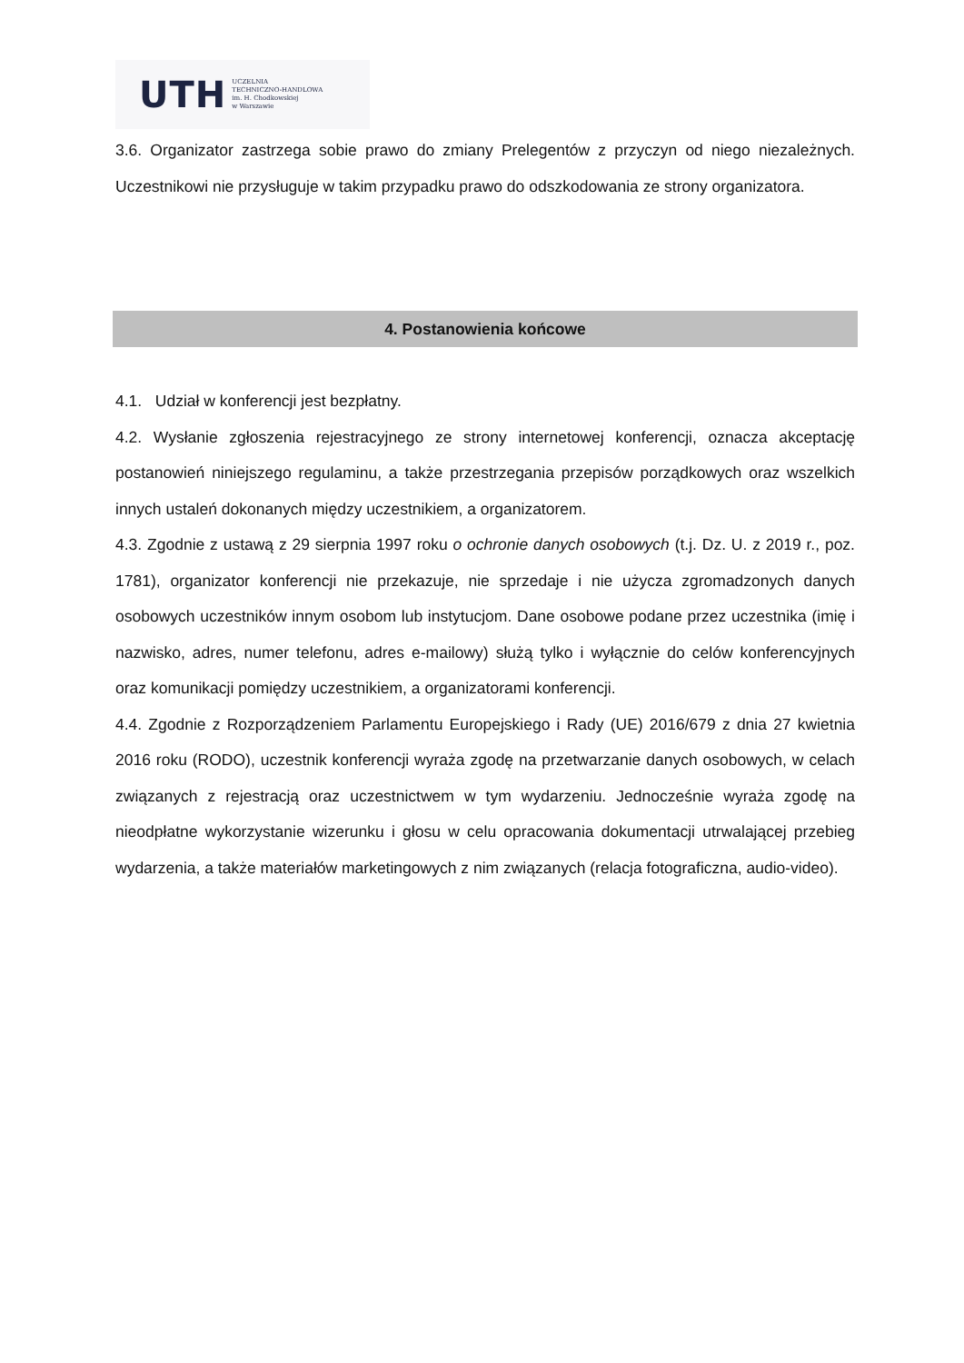UTH UCZELNIA
TECHNICZNO-HANDLOWA
im. H. Chodkowskiej
w Warszawie
3.6. Organizator zastrzega sobie prawo do zmiany Prelegentów z przyczyn od niego niezależnych. Uczestnikowi nie przysługuje w takim przypadku prawo do odszkodowania ze strony organizatora.
4. Postanowienia końcowe
4.1. Udział w konferencji jest bezpłatny.
4.2. Wysłanie zgłoszenia rejestracyjnego ze strony internetowej konferencji, oznacza akceptację postanowień niniejszego regulaminu, a także przestrzegania przepisów porządkowych oraz wszelkich innych ustaleń dokonanych między uczestnikiem, a organizatorem.
4.3. Zgodnie z ustawą z 29 sierpnia 1997 roku o ochronie danych osobowych (t.j. Dz. U. z 2019 r., poz. 1781), organizator konferencji nie przekazuje, nie sprzedaje i nie użycza zgromadzonych danych osobowych uczestników innym osobom lub instytucjom. Dane osobowe podane przez uczestnika (imię i nazwisko, adres, numer telefonu, adres e-mailowy) służą tylko i wyłącznie do celów konferencyjnych oraz komunikacji pomiędzy uczestnikiem, a organizatorami konferencji.
4.4. Zgodnie z Rozporządzeniem Parlamentu Europejskiego i Rady (UE) 2016/679 z dnia 27 kwietnia 2016 roku (RODO), uczestnik konferencji wyraża zgodę na przetwarzanie danych osobowych, w celach związanych z rejestracją oraz uczestnictwem w tym wydarzeniu. Jednocześnie wyraża zgodę na nieodpłatne wykorzystanie wizerunku i głosu w celu opracowania dokumentacji utrwalającej przebieg wydarzenia, a także materiałów marketingowych z nim związanych (relacja fotograficzna, audio-video).